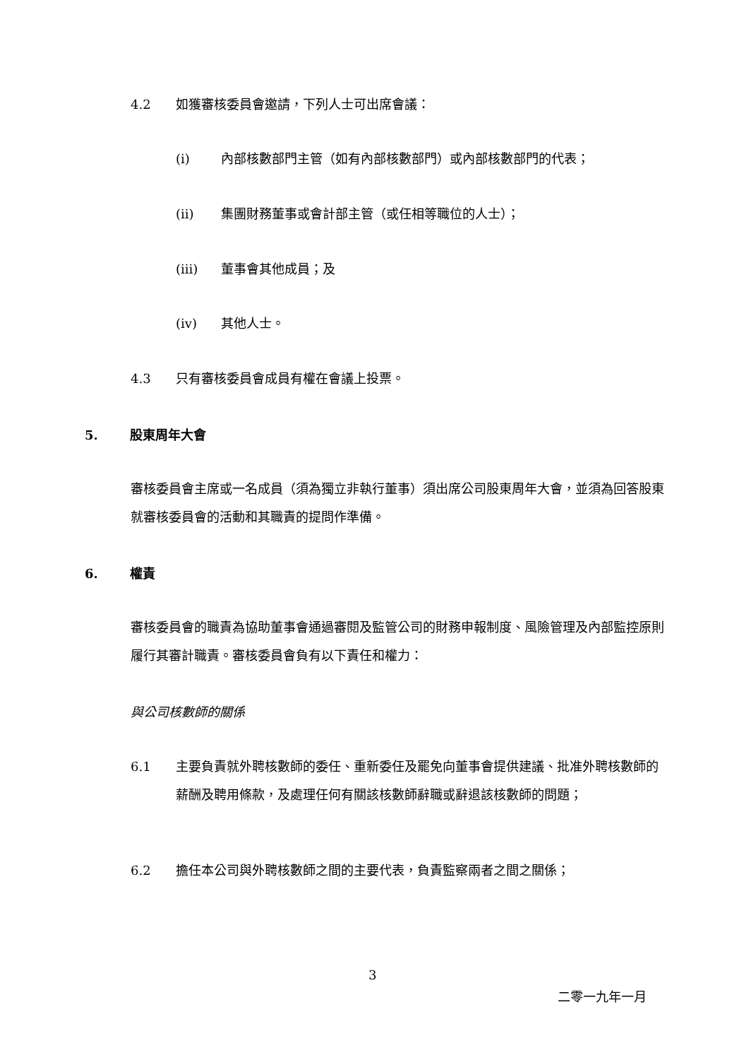4.2 如獲審核委員會邀請，下列人士可出席會議：
(i) 內部核數部門主管（如有內部核數部門）或內部核數部門的代表；
(ii) 集團財務董事或會計部主管（或任相等職位的人士）；
(iii) 董事會其他成員；及
(iv) 其他人士。
4.3 只有審核委員會成員有權在會議上投票。
5. 股東周年大會
審核委員會主席或一名成員（須為獨立非執行董事）須出席公司股東周年大會，並須為回答股東就審核委員會的活動和其職責的提問作準備。
6. 權責
審核委員會的職責為協助董事會通過審閱及監管公司的財務申報制度、風險管理及內部監控原則履行其審計職責。審核委員會負有以下責任和權力：
與公司核數師的關係
6.1 主要負責就外聘核數師的委任、重新委任及罷免向董事會提供建議、批准外聘核數師的薪酬及聘用條款，及處理任何有關該核數師辭職或辭退該核數師的問題；
6.2 擔任本公司與外聘核數師之間的主要代表，負責監察兩者之間之關係；
3
二零一九年一月